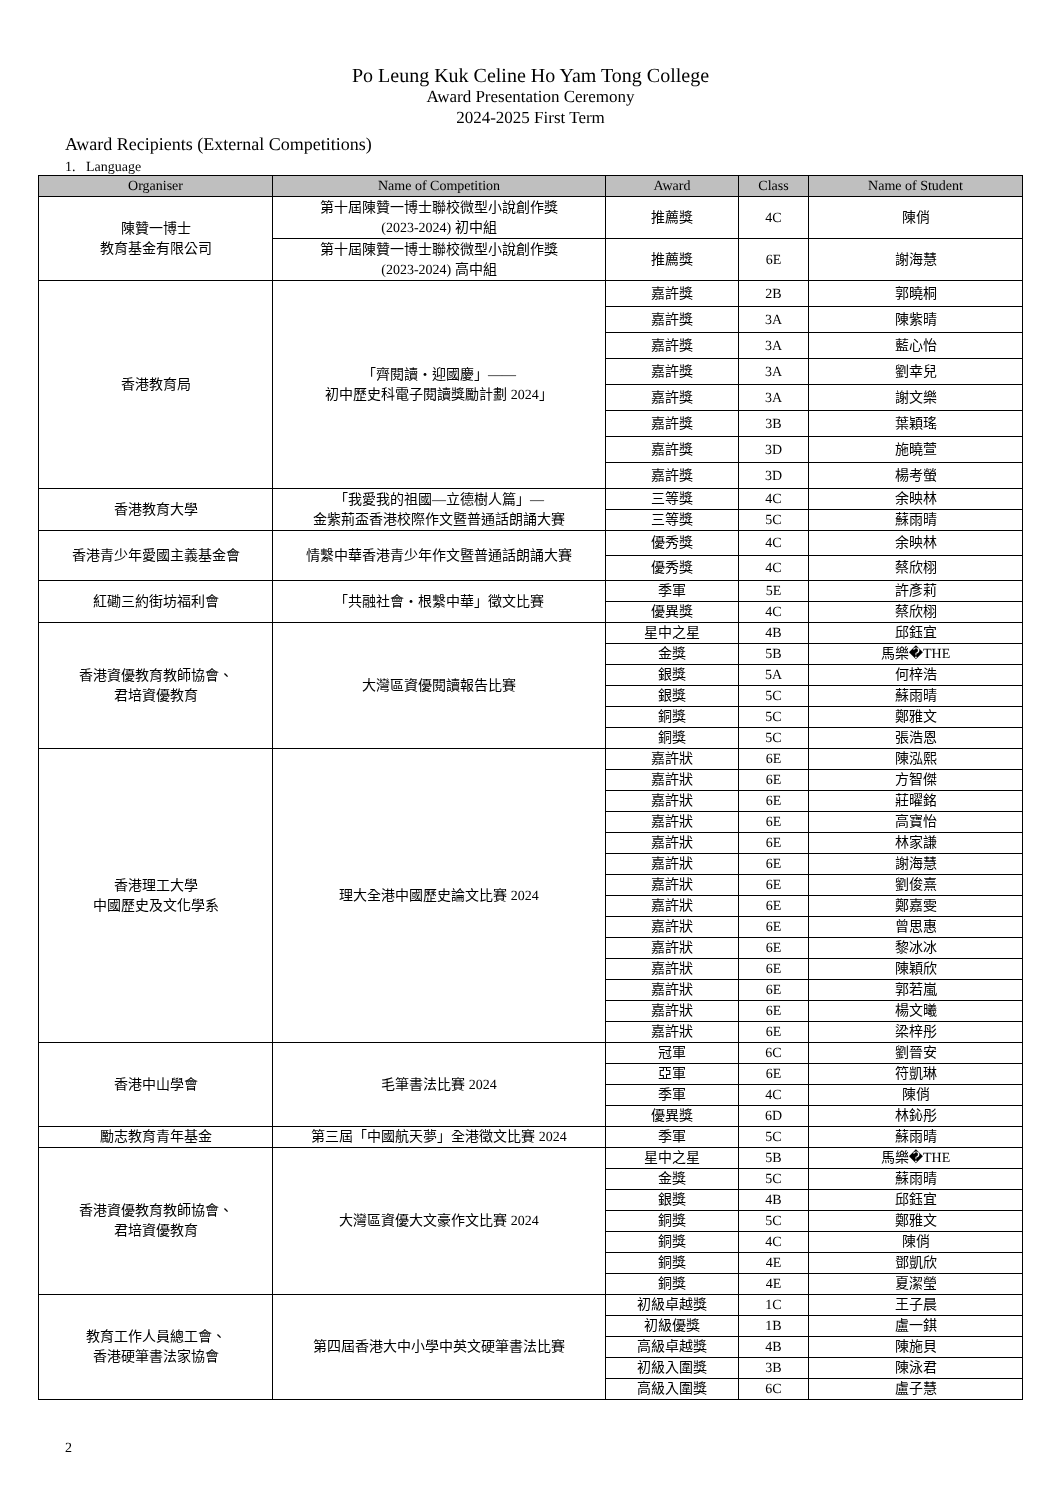Po Leung Kuk Celine Ho Yam Tong College
Award Presentation Ceremony
2024-2025 First Term
Award Recipients (External Competitions)
1. Language
| Organiser | Name of Competition | Award | Class | Name of Student |
| --- | --- | --- | --- | --- |
| 陳贊一博士 教育基金有限公司 | 第十屆陳贊一博士聯校微型小說創作獎 (2023-2024) 初中組 | 推薦獎 | 4C | 陳俏 |
| | 第十屆陳贊一博士聯校微型小說創作獎 (2023-2024) 高中組 | 推薦獎 | 6E | 謝海慧 |
| 香港教育局 | 「齊閱讀・迎國慶」—— 初中歷史科電子閱讀獎勵計劃 2024」 | 嘉許獎 | 2B | 郭曉桐 |
| | | 嘉許獎 | 3A | 陳紫晴 |
| | | 嘉許獎 | 3A | 藍心怡 |
| | | 嘉許獎 | 3A | 劉幸兒 |
| | | 嘉許獎 | 3A | 謝文樂 |
| | | 嘉許獎 | 3B | 葉穎瑤 |
| | | 嘉許獎 | 3D | 施曉萱 |
| | | 嘉許獎 | 3D | 楊考螢 |
| 香港教育大學 | 「我愛我的祖國—立德樹人篇」— 金紫荊盃香港校際作文暨普通話朗誦大賽 | 三等獎 | 4C | 余映林 |
| | | 三等獎 | 5C | 蘇雨晴 |
| 香港青少年愛國主義基金會 | 情繫中華香港青少年作文暨普通話朗誦大賽 | 優秀獎 | 4C | 余映林 |
| | | 優秀獎 | 4C | 蔡欣栩 |
| 紅磡三約街坊福利會 | 「共融社會・根繫中華」徵文比賽 | 季軍 | 5E | 許彥莉 |
| | | 優異獎 | 4C | 蔡欣栩 |
| 香港資優教育教師協會、 君培資優教育 | 大灣區資優閱讀報告比賽 | 星中之星 | 4B | 邱鈺宜 |
| | | 金獎 | 5B | 馬樂�THE |
| | | 銀獎 | 5A | 何梓浩 |
| | | 銀獎 | 5C | 蘇雨晴 |
| | | 銅獎 | 5C | 鄭雅文 |
| | | 銅獎 | 5C | 張浩恩 |
| 香港理工大學 中國歷史及文化學系 | 理大全港中國歷史論文比賽 2024 | 嘉許狀 | 6E | 陳泓熙 |
| | | 嘉許狀 | 6E | 方智傑 |
| | | 嘉許狀 | 6E | 莊曜銘 |
| | | 嘉許狀 | 6E | 高寶怡 |
| | | 嘉許狀 | 6E | 林家謙 |
| | | 嘉許狀 | 6E | 謝海慧 |
| | | 嘉許狀 | 6E | 劉俊熹 |
| | | 嘉許狀 | 6E | 鄭嘉雯 |
| | | 嘉許狀 | 6E | 曾思惠 |
| | | 嘉許狀 | 6E | 黎冰冰 |
| | | 嘉許狀 | 6E | 陳穎欣 |
| | | 嘉許狀 | 6E | 郭若嵐 |
| | | 嘉許狀 | 6E | 楊文曦 |
| | | 嘉許狀 | 6E | 梁梓彤 |
| 香港中山學會 | 毛筆書法比賽 2024 | 冠軍 | 6C | 劉晉安 |
| | | 亞軍 | 6E | 符凱琳 |
| | | 季軍 | 4C | 陳俏 |
| | | 優異獎 | 6D | 林鈊彤 |
| 勵志教育青年基金 | 第三屆「中國航天夢」全港徵文比賽 2024 | 季軍 | 5C | 蘇雨晴 |
| 香港資優教育教師協會、 君培資優教育 | 大灣區資優大文豪作文比賽 2024 | 星中之星 | 5B | 馬樂�THE |
| | | 金獎 | 5C | 蘇雨晴 |
| | | 銀獎 | 4B | 邱鈺宜 |
| | | 銅獎 | 5C | 鄭雅文 |
| | | 銅獎 | 4C | 陳俏 |
| | | 銅獎 | 4E | 鄧凱欣 |
| | | 銅獎 | 4E | 夏潔瑩 |
| 教育工作人員總工會、 香港硬筆書法家協會 | 第四屆香港大中小學中英文硬筆書法比賽 | 初級卓越獎 | 1C | 王子晨 |
| | | 初級優獎 | 1B | 盧一錤 |
| | | 高級卓越獎 | 4B | 陳施貝 |
| | | 初級入圍獎 | 3B | 陳泳君 |
| | | 高級入圍獎 | 6C | 盧子慧 |
2